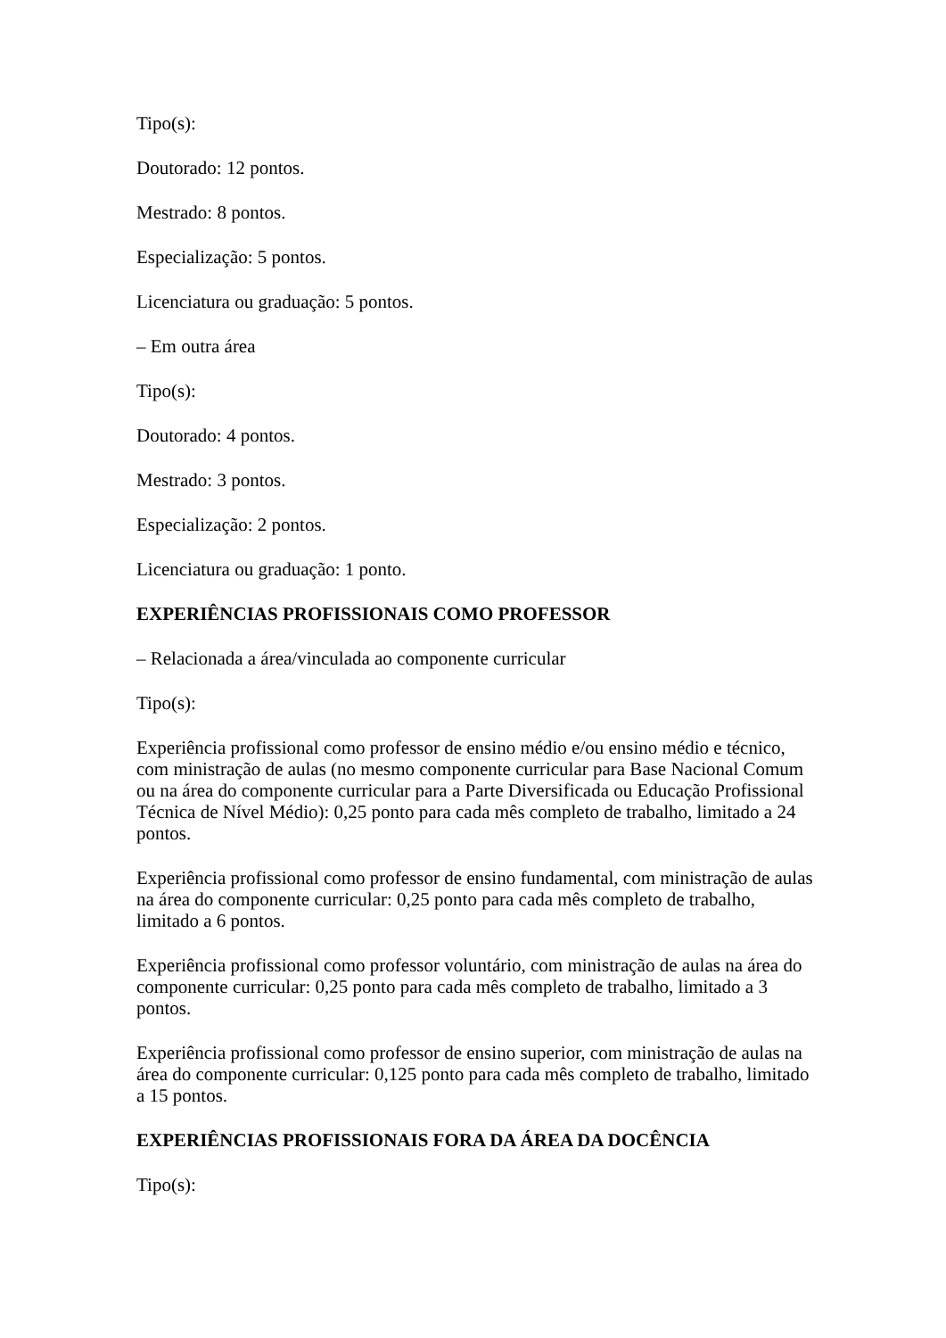Tipo(s):
Doutorado: 12 pontos.
Mestrado: 8 pontos.
Especialização: 5 pontos.
Licenciatura ou graduação: 5 pontos.
– Em outra área
Tipo(s):
Doutorado: 4 pontos.
Mestrado: 3 pontos.
Especialização: 2 pontos.
Licenciatura ou graduação: 1 ponto.
EXPERIÊNCIAS PROFISSIONAIS COMO PROFESSOR
– Relacionada a área/vinculada ao componente curricular
Tipo(s):
Experiência profissional como professor de ensino médio e/ou ensino médio e técnico, com ministração de aulas (no mesmo componente curricular para Base Nacional Comum ou na área do componente curricular para a Parte Diversificada ou Educação Profissional Técnica de Nível Médio): 0,25 ponto para cada mês completo de trabalho, limitado a 24 pontos.
Experiência profissional como professor de ensino fundamental, com ministração de aulas na área do componente curricular: 0,25 ponto para cada mês completo de trabalho, limitado a 6 pontos.
Experiência profissional como professor voluntário, com ministração de aulas na área do componente curricular: 0,25 ponto para cada mês completo de trabalho, limitado a 3 pontos.
Experiência profissional como professor de ensino superior, com ministração de aulas na área do componente curricular: 0,125 ponto para cada mês completo de trabalho, limitado a 15 pontos.
EXPERIÊNCIAS PROFISSIONAIS FORA DA ÁREA DA DOCÊNCIA
Tipo(s):